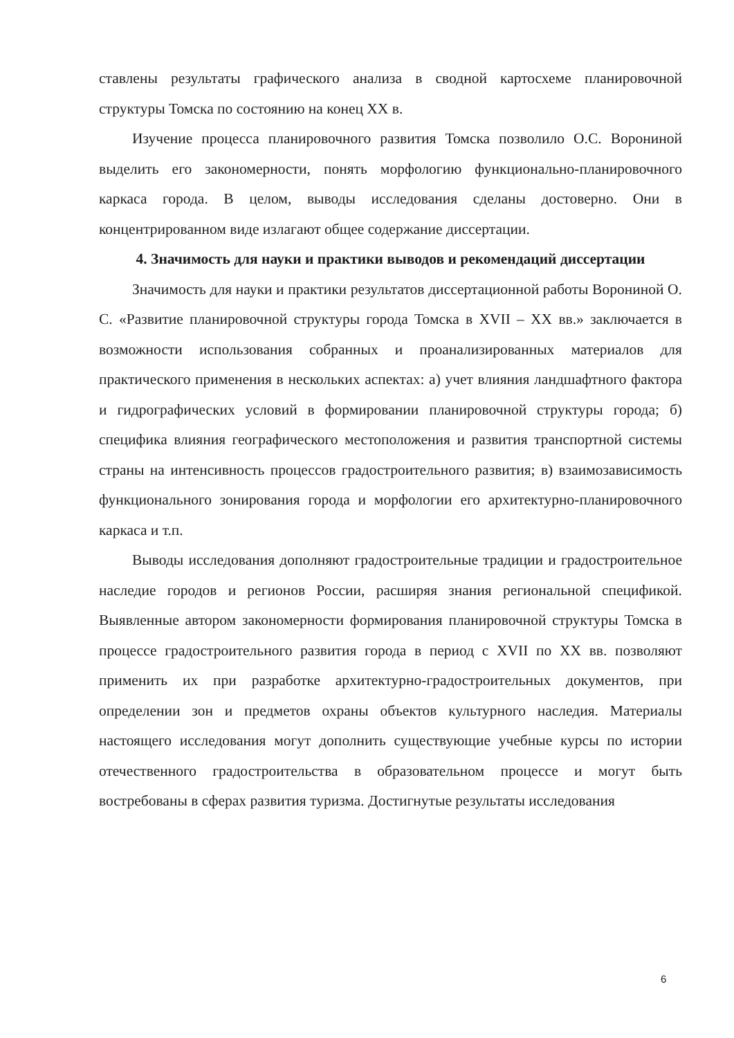ставлены результаты графического анализа в сводной картосхеме планировочной структуры Томска по состоянию на конец XX в.
Изучение процесса планировочного развития Томска позволило О.С. Ворониной выделить его закономерности, понять морфологию функционально-планировочного каркаса города. В целом, выводы исследования сделаны достоверно. Они в концентрированном виде излагают общее содержание диссертации.
4. Значимость для науки и практики выводов и рекомендаций диссертации
Значимость для науки и практики результатов диссертационной работы Ворониной О. С. «Развитие планировочной структуры города Томска в XVII – XX вв.» заключается в возможности использования собранных и проанализированных материалов для практического применения в нескольких аспектах: а) учет влияния ландшафтного фактора и гидрографических условий в формировании планировочной структуры города; б) специфика влияния географического местоположения и развития транспортной системы страны на интенсивность процессов градостроительного развития; в) взаимозависимость функционального зонирования города и морфологии его архитектурно-планировочного каркаса и т.п.
Выводы исследования дополняют градостроительные традиции и градостроительное наследие городов и регионов России, расширяя знания региональной спецификой. Выявленные автором закономерности формирования планировочной структуры Томска в процессе градостроительного развития города в период с XVII по XX вв. позволяют применить их при разработке архитектурно-градостроительных документов, при определении зон и предметов охраны объектов культурного наследия. Материалы настоящего исследования могут дополнить существующие учебные курсы по истории отечественного градостроительства в образовательном процессе и могут быть востребованы в сферах развития туризма. Достигнутые результаты исследования
6